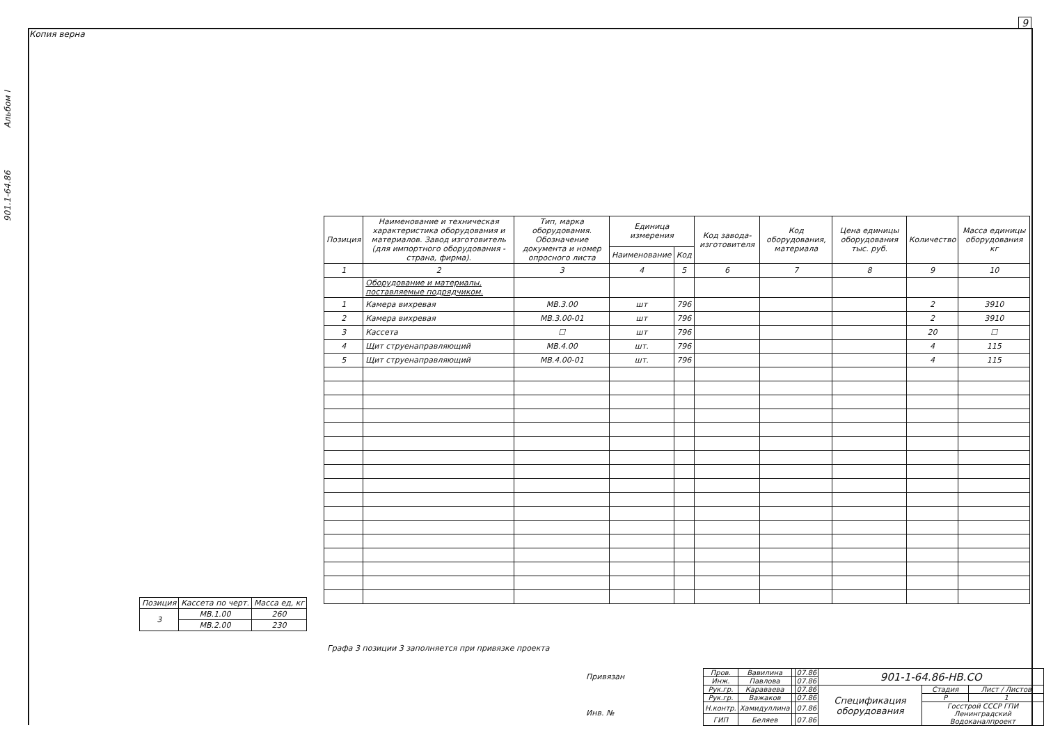Копия верна
9
901.1-64.86 Альбом I
| Позиция | Наименование и техническая характеристика оборудования и материалов. Завод изготовитель (для импортного оборудования - страна, фирма). | Тип, марка оборудования. Обозначение документа и номер опросного листа | Единица измерения | | Код завода-изготовителя | Код оборудования, материала | Цена единицы оборудования тыс. руб. | Количество | Масса единицы оборудования кг |
| --- | --- | --- | --- | --- | --- | --- | --- | --- | --- |
| | | | Наименование | Код | | | | | |
| 1 | 2 | 3 | 4 | 5 | 6 | 7 | 8 | 9 | 10 |
| | Оборудование и материалы, поставляемые подрядчиком. | | | | | | | | |
| 1 | Камера вихревая | МВ.3.00 | шт | 796 | | | | 2 | 3910 |
| 2 | Камера вихревая | МВ.3.00-01 | шт | 796 | | | | 2 | 3910 |
| 3 | Кассета | ☐ | шт | 796 | | | | 20 | ☐ |
| 4 | Щит струенаправляющий | МВ.4.00 | шт. | 796 | | | | 4 | 115 |
| 5 | Щит струенаправляющий | МВ.4.00-01 | шт. | 796 | | | | 4 | 115 |
| Позиция | Кассета по черт. | Масса ед, кг |
| --- | --- | --- |
| 3 | МВ.1.00 | 260 |
| | МВ.2.00 | 230 |
Графа 3 позиции 3 заполняется при привязке проекта
Привязан
Инв. №
| Пров. | Вавилина | | 07.86 | 901-1-64.86-НВ.СО | | |
| Инж. | Павлова | | 07.86 | | | |
| Рук.гр. | Караваева | | 07.86 | Спецификация оборудования | Стадия | Лист / Листов |
| Рук.гр. | Важаков | | 07.86 | | Р | 1 |
| Н.контр. | Хамидуллина | | 07.86 | | Госстрой СССР ГПИ Ленинградский Водоканалпроект | |
| ГИП | Беляев | | 07.86 | | | |